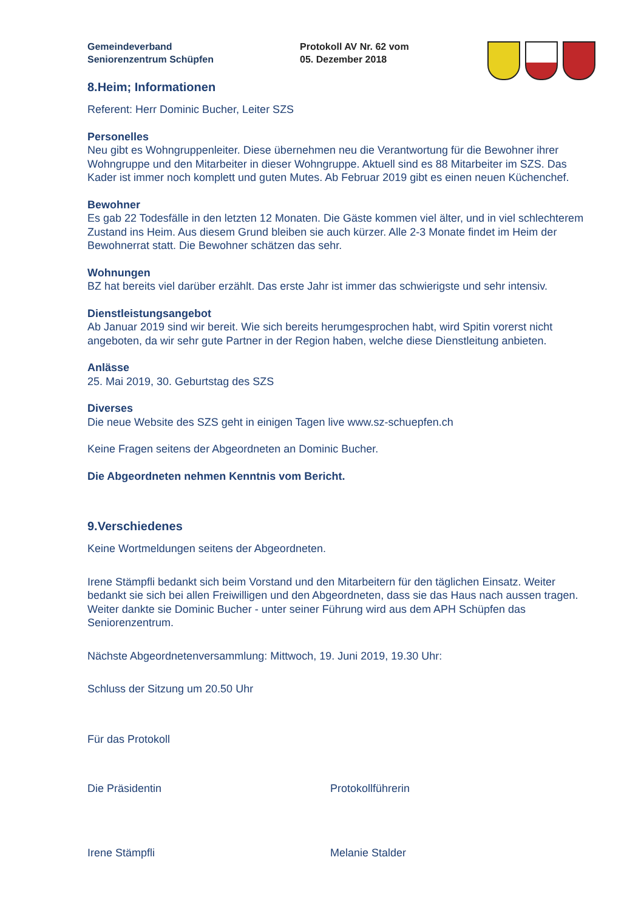Gemeindeverband
Seniorenzentrum Schüpfen
Protokoll AV Nr. 62 vom
05. Dezember 2018
8.Heim; Informationen
Referent: Herr Dominic Bucher, Leiter SZS
Personelles
Neu gibt es Wohngruppenleiter. Diese übernehmen neu die Verantwortung für die Bewohner ihrer Wohngruppe und den Mitarbeiter in dieser Wohngruppe. Aktuell sind es 88 Mitarbeiter im SZS. Das Kader ist immer noch komplett und guten Mutes. Ab Februar 2019 gibt es einen neuen Küchenchef.
Bewohner
Es gab 22 Todesfälle in den letzten 12 Monaten. Die Gäste kommen viel älter, und in viel schlechterem Zustand ins Heim. Aus diesem Grund bleiben sie auch kürzer. Alle 2-3 Monate findet im Heim der Bewohnerrat statt. Die Bewohner schätzen das sehr.
Wohnungen
BZ hat bereits viel darüber erzählt. Das erste Jahr ist immer das schwierigste und sehr intensiv.
Dienstleistungsangebot
Ab Januar 2019 sind wir bereit. Wie sich bereits herumgesprochen habt, wird Spitin vorerst nicht angeboten, da wir sehr gute Partner in der Region haben, welche diese Dienstleitung anbieten.
Anlässe
25. Mai 2019, 30. Geburtstag des SZS
Diverses
Die neue Website des SZS geht in einigen Tagen live www.sz-schuepfen.ch
Keine Fragen seitens der Abgeordneten an Dominic Bucher.
Die Abgeordneten nehmen Kenntnis vom Bericht.
9.Verschiedenes
Keine Wortmeldungen seitens der Abgeordneten.
Irene Stämpfli bedankt sich beim Vorstand und den Mitarbeitern für den täglichen Einsatz. Weiter bedankt sie sich bei allen Freiwilligen und den Abgeordneten, dass sie das Haus nach aussen tragen. Weiter dankte sie Dominic Bucher - unter seiner Führung wird aus dem APH Schüpfen das Seniorenzentrum.
Nächste Abgeordnetenversammlung: Mittwoch, 19. Juni 2019, 19.30 Uhr:
Schluss der Sitzung um 20.50 Uhr
Für das Protokoll
Die Präsidentin Protokollführerin
Irene Stämpfli Melanie Stalder